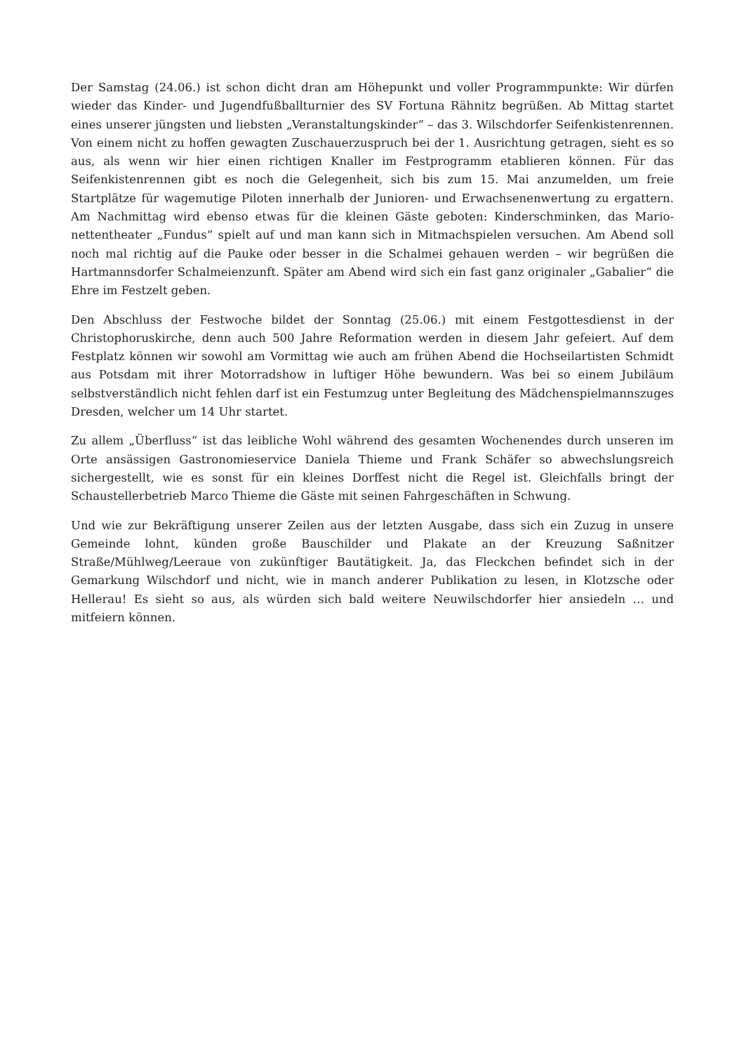Der Samstag (24.06.) ist schon dicht dran am Höhepunkt und voller Programmpunkte: Wir dürfen wieder das Kinder- und Jugendfußballturnier des SV Fortuna Rähnitz be­grüßen. Ab Mittag startet eines unserer jüngsten und liebsten „Veranstaltungskinder“ – das 3. Wilschdorfer Seifenkistenrennen. Von einem nicht zu hoffen gewagten Zuschauer­zuspruch bei der 1. Ausrichtung getragen, sieht es so aus, als wenn wir hier einen richtigen Knaller im Festprogramm etablieren können. Für das Seifenkistenrennen gibt es noch die Gelegenheit, sich bis zum 15. Mai anzumelden, um freie Startplätze für wage­mutige Piloten innerhalb der Junioren- und Erwachsenenwertung zu ergattern. Am Nach­mittag wird ebenso etwas für die kleinen Gäste geboten: Kinderschminken, das Mario­nettentheater „Fundus“ spielt auf und man kann sich in Mitmachspielen versuchen. Am Abend soll noch mal richtig auf die Pauke oder besser in die Schalmei gehauen werden – wir begrüßen die Hartmannsdorfer Schalmeienzunft. Später am Abend wird sich ein fast ganz originaler „Gabalier“ die Ehre im Festzelt geben.
Den Abschluss der Festwoche bildet der Sonntag (25.06.) mit einem Festgottesdienst in der Christophoruskirche, denn auch 500 Jahre Reformation werden in diesem Jahr gefeiert. Auf dem Festplatz können wir sowohl am Vormittag wie auch am frühen Abend die Hochseilartisten Schmidt aus Potsdam mit ihrer Motorradshow in luftiger Höhe bewundern. Was bei so einem Jubiläum selbstverständlich nicht fehlen darf ist ein Festumzug unter Begleitung des Mädchenspielmannszuges Dresden, welcher um 14 Uhr startet.
Zu allem „Überfluss“ ist das leibliche Wohl während des gesamten Wochenendes durch unseren im Orte ansässigen Gastronomieservice Daniela Thieme und Frank Schäfer so abwechslungsreich sichergestellt, wie es sonst für ein kleines Dorffest nicht die Regel ist. Gleichfalls bringt der Schaustellerbetrieb Marco Thieme die Gäste mit seinen Fahr­geschäften in Schwung.
Und wie zur Bekräftigung unserer Zeilen aus der letzten Ausgabe, dass sich ein Zuzug in unsere Gemeinde lohnt, künden große Bauschilder und Plakate an der Kreuzung Saßnitzer Straße/Mühlweg/Leeraue von zukünftiger Bautätigkeit. Ja, das Fleckchen befindet sich in der Gemarkung Wilschdorf und nicht, wie in manch anderer Publikation zu lesen, in Klotzsche oder Hellerau! Es sieht so aus, als würden sich bald weitere Neuwilschdorfer hier ansiedeln … und mitfeiern können.